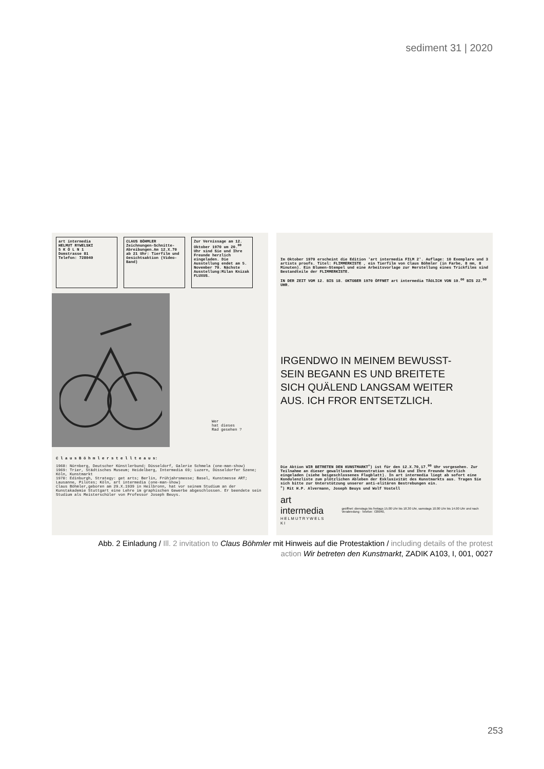sediment 31 | 2020
art intermedia
HELMUT RYWELSKI
5 K Ö L N 1
Domstrasse 81
Telefon: 728040
CLAUS BÖHMLER
Zeichnungen-Schnitte-Abreibungen.Am 12.X.70 ab 21 Uhr: Tierfilm und Gesichtsaktion (Video-Band)
Zur Vernissage am 12. Oktober 1970 um 20.<sup>00</sup> Uhr sind Sie und Ihre Freunde herzlich eingeladen. Die Ausstellung endet am 5. November 70. Nächste Ausstellung:Milan Knizak FLUXUS.
Wer
hat dieses
Rad gesehen ?
C l a u s B ö h m l e r s t e l l t e a u s:
1968: Nürnberg, Deutscher Künstlerbund; Düsseldorf, Galerie Schmela (one-man-show)
1969: Trier, Städtisches Museum; Heidelberg, Intermedia 69; Luzern, Düsseldorfer Szene; Köln, Kunstmarkt
1970: Edinburgh, Strategy: get arts; Berlin, Frühjahrsmesse; Basel, Kunstmesse ART; Lausanne, Pilotes; Köln, art intermedia (one-man-show)
Claus Böhmler,geboren am 29.X.1939 in Heilbronn, hat vor seinem Studium an der Kunstakademie Stuttgart eine Lehre im graphischen Gewerbe abgeschlossen. Er beendete sein Studium als Meisterschüler von Professor Joseph Beuys.
Im Oktober 1970 erscheint die Edition 'art intermedia FILM 2'. Auflage: 10 Exemplare und 3 artists proofs. Titel: FLIMMERKISTE , ein Tierfilm von Claus Böhmler (in Farbe, 8 mm, 8 Minuten). Ein Blumen-Stempel und eine Arbeitsvorlage zur Herstellung eines Trickfilms sind Bestandteile der FLIMMERKISTE.
IN DER ZEIT VOM 12. BIS 18. OKTOBER 1970 ÖFFNET art intermedia TÄGLICH VON 10.<sup>00</sup> BIS 22.<sup>00</sup> UHR.
IRGENDWO IN MEINEM BEWUSST-
SEIN BEGANN ES UND BREITETE
SICH QUÄLEND LANGSAM WEITER
AUS. ICH FROR ENTSETZLICH.
Die Aktion WIR BETRETEN DEN KUNSTMARKT<sup>+</sup>) ist für den 12.X.70,17.<sup>00</sup> Uhr vorgesehen. Zur Teilnahme an dieser gewaltlosen Demonstration sind Sie und Ihre Freunde herzlich eingeladen (siehe beigeschlossenes Flugblatt). In art intermedia liegt ab sofort eine Kondulenzliste zum plötzlichen Ableben der Exklusivität des Kunstmarkts aus. Tragen Sie sich bitte zur Unterstützung unserer anti-elitären Bestrebungen ein.
<sup>+</sup>) Mit H.P. Alvermann, Joseph Beuys und Wolf Vostell
art intermedia
H E L M U T R Y W E L S K I
geöffnet: dienstags bis freitags 15.00 Uhr bis 18.30 Uhr, samstags 10.00 Uhr bis 14.00 Uhr und nach Verabredung · Telefon: 728040,
Abb. 2 Einladung / Ill. 2 invitation to Claus Böhmler mit Hinweis auf die Protestaktion / including details of the protest action Wir betreten den Kunstmarkt, ZADIK A103, I, 001, 0027
253